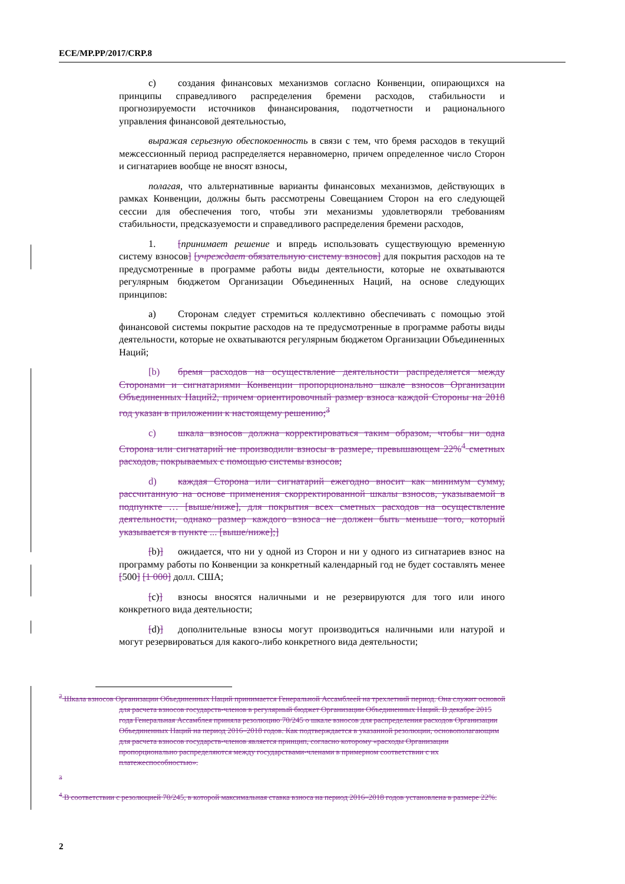ECE/MP.PP/2017/CRP.8
c) создания финансовых механизмов согласно Конвенции, опирающихся на принципы справедливого распределения бремени расходов, стабильности и прогнозируемости источников финансирования, подотчетности и рационального управления финансовой деятельностью,
выражая серьезную обеспокоенность в связи с тем, что бремя расходов в текущий межсессионный период распределяется неравномерно, причем определенное число Сторон и сигнатариев вообще не вносят взносы,
полагая, что альтернативные варианты финансовых механизмов, действующих в рамках Конвенции, должны быть рассмотрены Совещанием Сторон на его следующей сессии для обеспечения того, чтобы эти механизмы удовлетворяли требованиям стабильности, предсказуемости и справедливого распределения бремени расходов,
1. [принимает решение и впредь использовать существующую временную систему взносов] [учреждает обязательную систему взносов] для покрытия расходов на те предусмотренные в программе работы виды деятельности, которые не охватываются регулярным бюджетом Организации Объединенных Наций, на основе следующих принципов:
a) Сторонам следует стремиться коллективно обеспечивать с помощью этой финансовой системы покрытие расходов на те предусмотренные в программе работы виды деятельности, которые не охватываются регулярным бюджетом Организации Объединенных Наций;
[b) бремя расходов на осуществление деятельности распределяется между Сторонами и сигнатариями Конвенции пропорционально шкале взносов Организации Объединенных Наций2, причем ориентировочный размер взноса каждой Стороны на 2018 год указан в приложении к настоящему решению;<sup>3</sup>
c) шкала взносов должна корректироваться таким образом, чтобы ни одна Сторона или сигнатарий не производили взносы в размере, превышающем 22%<sup>4</sup> сметных расходов, покрываемых с помощью системы взносов;
d) каждая Сторона или сигнатарий ежегодно вносит как минимум сумму, рассчитанную на основе применения скорректированной шкалы взносов, указываемой в подпункте … [выше/ниже], для покрытия всех сметных расходов на осуществление деятельности, однако размер каждого взноса не должен быть меньше того, который указывается в пункте ... [выше/ниже];]
[b)] ожидается, что ни у одной из Сторон и ни у одного из сигнатариев взнос на программу работы по Конвенции за конкретный календарный год не будет составлять менее [500] [1 000] долл. США;
[c)] взносы вносятся наличными и не резервируются для того или иного конкретного вида деятельности;
[d)] дополнительные взносы могут производиться наличными или натурой и могут резервироваться для какого-либо конкретного вида деятельности;
<sup>2</sup> Шкала взносов Организации Объединенных Наций принимается Генеральной Ассамблеей на трехлетний период. Она служит основой для расчета взносов государств-членов в регулярный бюджет Организации Объединенных Наций. В декабре 2015 года Генеральная Ассамблея приняла резолюцию 70/245 о шкале взносов для распределения расходов Организации Объединенных Наций на период 2016–2018 годов. Как подтверждается в указанной резолюции, основополагающим для расчета взносов государств-членов является принцип, согласно которому «расходы Организации пропорционально распределяются между государствами-членами в примерном соответствии с их платежеспособностью».
<sup>3</sup>
<sup>4</sup> В соответствии с резолюцией 70/245, в которой максимальная ставка взноса на период 2016–2018 годов установлена в размере 22%.
2